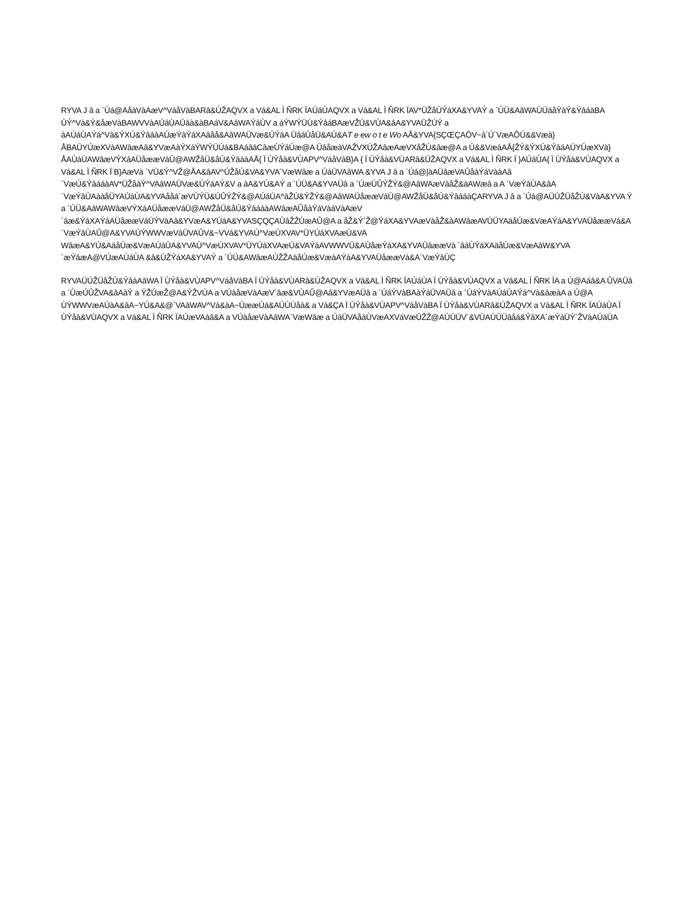RYVA J â a ´Úá@AåàVàAæV^VáåVàBARâ&ÚŽAQVX a Vá&AL Ì ÑRK ÏAÚáÙAQVX a Vá&AL Ì ÑRK ÏAV*ÜŽåÙÝáXA&YVAÝ a ´ÚÜ&AâWAÚÜäåÝàÝ&ÝâáàBA ÙÝ^Và&Ý&åæVàBAWVVàAÚáÙAÜâà&àBAáV&AâWAÝáÙV a áÝWÝÜÚ&ÝâáBAæVŽÚ&VÙA&âA&YVAÜŽÚÝ a àAÚáÙAÝá^Và&ÝXÚ&ÝâáàAÚæÝàÝáXAâåå&AâWAÜVæ&ÚÝáA ÜâáÙåÜ&AÚ&AT e ew o t e Wo AÅ&YVA{SÇŒÇAÖV~à´Ú´VæAÔÚ&&Væà}ÅBAÜYÚæXVàAWâæAâ&YVæAàÝXáÝWÝÜÚá&BAáâáCâæÙÝáÚæ@A ÜâåæàVAŽVXÚŽAâæAæVXåŽÚ&âæ@A a Ú&&VæàAÅ{ŽÝ&ÝXÚ&ÝâáAÜYÚæXVà}ÅAÚáÙAWâæVÝXáAÜåææVáÜ@AWŽåÜ&åÚ&ÝâáàAÅ{ Ï ÙÝåà&VÙAPV^VáåVàB}A { Ï ÙÝåà&VÙARâ&ÚŽAQVX a Vá&AL Ì ÑRK Ï }AÚáÙA{ Ï ÙÝåà&VÙAQVX a Vá&AL Ì ÑRK Ï B}AæVà ´VÜ&Ý^VŽ@ÅA&âAV^ÚŽåÚ&VA&YVA´VæWâæ a ÚáÜVAâWA &YVA J â a ´Úá@|àAÜâæVAÛåàÝáVààAâ ´VæÚ&ÝâááàAV*ÜŽåàÝ^VAâWAÜVæ&ÚÝáAÝ&V a àA&YÚ&AÝ a ´ÚÜ&A&YVAÜâ a ´ÚæÚÛÝŽÝ&@AâWAæVàåŽ&àAWæâ a A ´VæÝâÙA&âA´VæÝâÙAààåÜYAÚáÙA&YVAååá´æVÙÝÜ&ÚÛÝŽÝ&@AÚáÙA^âŽÚ&ÝŽÝ&@AâWAÜåææVáÜ@AWŽåÜ&åÚ&ÝâááàÇARYVA J â a ´Úá@AÜÚŽÜåŽÚ&VàA&YVA Ý a ´ÚÜ&AâWAWâæVÝXáAÜåææVáÜ@AWŽåÜ&åÚ&ÝâááàAWâæAÛåàÝáVààVàAæV´âæ&ÝáXAÝáAÜåææVáÜÝVàAâ&YVæA&YÚáA&YVASÇQÇAÙâŽŽÚæAÛ@A a åŽ&Ý´Ž@ÝáXA&YVAæVàåŽ&àAWâæAVÚÜYAäåÚæ&VæAÝáA&YVAÜåææVá&A´VæÝâÙAÛ@A&YVAÙÝWWVæVáÜVAÛV&~VVá&YVAÚ^VæÚXVAV*ÜYÚáXVAæÚ&VA WâæA&YÚ&AäåÚæ&VæAÚáÙA&YVAÚ^VæÚXVAV*ÜYÚáXVAæÚ&VAÝáAVWWVÜ&AÙåæÝáXA&YVAÜâææVà ´âáÙÝáXAäåÚæ&VæAâW&YVA´æÝâæA@VÚæAÚáÙA &â&ÚŽÝáXA&YVAÝ a ´ÚÜ&AWâæAÚŽŽAäåÚæ&VæàAÝáA&YVAÜåææVá&A´VæÝâÙÇ
RYVAÜÚŽÜåŽÚ&ÝâáAâWA Ï ÙÝåà&VÙAPV^VáåVàBA Ï ÙÝåà&VÙARâ&ÚŽAQVX a Vá&AL Ì ÑRK ÏAÚáÙA Ï ÙÝåà&VÙAQVX a Vá&AL Ì ÑRK ÏA a Ú@Aáâ&A ÛVAÜâ a ´ÚæÚÛŽVA&âAàÝ a ÝŽÚæŽ@A&ÝŽVÙA a VÚàåæVàAæV´âæ&VÙAÛ@Aâ&YVæAÜâ a ´ÚáÝVàBAàÝáÜVAÜâ a ´ÚáÝVàAÚáÙAÝá^Và&âæàA a Ú@A ÙÝWWVæAÚàA&âA~YÚ&A&@´VAâWAV^Vá&àA~ÚææÚá&AÚÙÙåà& a Vá&ÇA Ï ÙÝåà&VÙAPV^VáåVàBA Ï ÙÝåà&VÙARâ&ÚŽAQVX a Vá&AL Ì ÑRK ÏAÚáÙA Ï ÙÝåà&VÙAQVX a Vá&AL Ì ÑRK ÏAÚæVAáâ&A a VÚàåæVàAâWA´VæWâæ a ÚáÜVAåáÙVæAXVáVæÚŽŽ@AÚÜÜV´&VÙAÚÜÜâåá&ÝáXA´æÝáÜÝ´ŽVàAÚáÙA